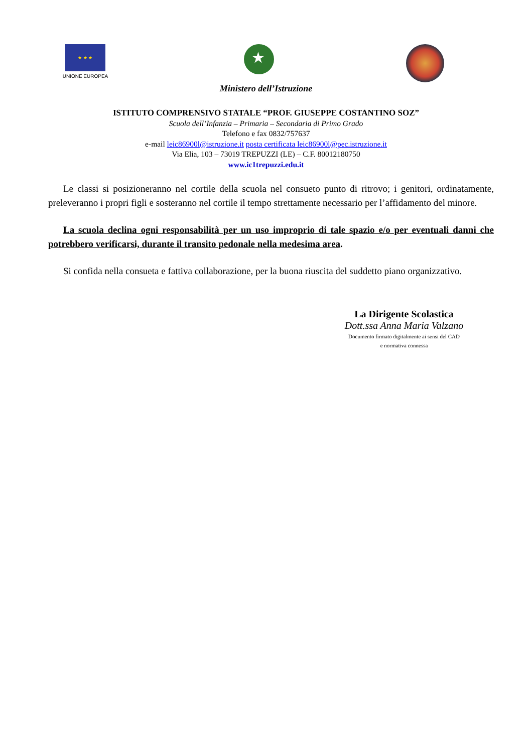★ ★ ★
UNIONE EUROPEA
★
Ministero dell’Istruzione
ISTITUTO COMPRENSIVO STATALE “PROF. GIUSEPPE COSTANTINO SOZ”
Scuola dell’Infanzia – Primaria – Secondaria di Primo Grado
Telefono e fax 0832/757637
e-mail leic86900l@istruzione.it posta certificata leic86900l@pec.istruzione.it
Via Elia, 103 – 73019 TREPUZZI (LE) – C.F. 80012180750
www.ic1trepuzzi.edu.it
Le classi si posizioneranno nel cortile della scuola nel consueto punto di ritrovo; i genitori, ordinatamente, preleveranno i propri figli e sosteranno nel cortile il tempo strettamente necessario per l’affidamento del minore.
La scuola declina ogni responsabilità per un uso improprio di tale spazio e/o per eventuali danni che potrebbero verificarsi, durante il transito pedonale nella medesima area.
Si confida nella consueta e fattiva collaborazione, per la buona riuscita del suddetto piano organizzativo.
La Dirigente Scolastica
Dott.ssa Anna Maria Valzano
Documento firmato digitalmente ai sensi del CAD
e normativa connessa